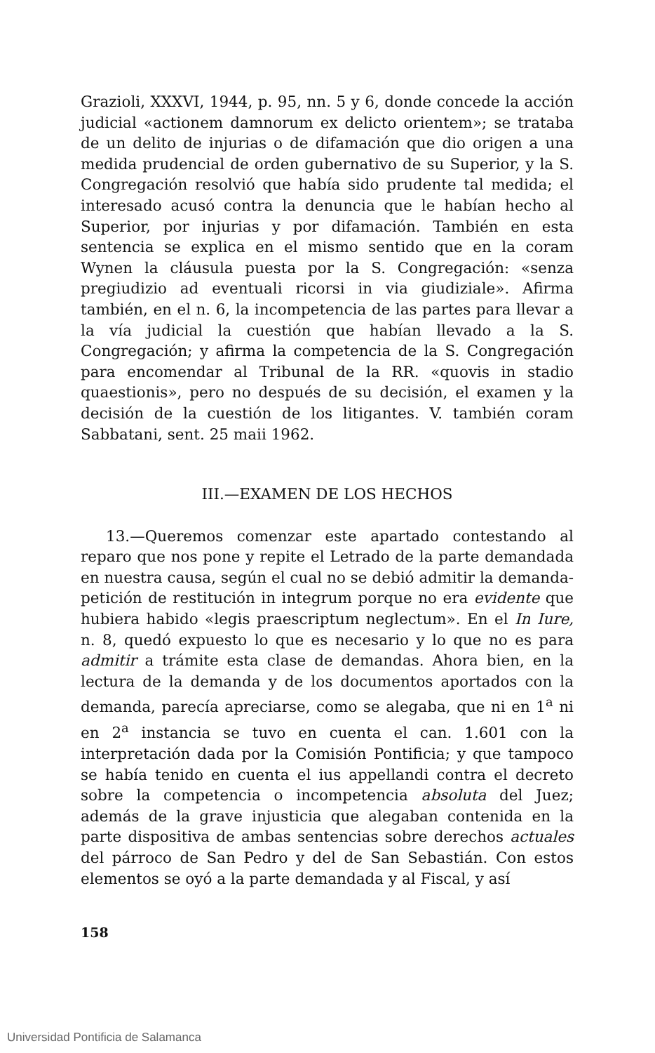Grazioli, XXXVI, 1944, p. 95, nn. 5 y 6, donde concede la acción judicial «actionem damnorum ex delicto orientem»; se trataba de un delito de injurias o de difamación que dio origen a una medida prudencial de orden gubernativo de su Superior, y la S. Congregación resolvió que había sido prudente tal medida; el interesado acusó contra la denuncia que le habían hecho al Superior, por injurias y por difamación. También en esta sentencia se explica en el mismo sentido que en la coram Wynen la cláusula puesta por la S. Congregación: «senza pregiudizio ad eventuali ricorsi in via giudiziale». Afirma también, en el n. 6, la incompetencia de las partes para llevar a la vía judicial la cuestión que habían llevado a la S. Congregación; y afirma la competencia de la S. Congregación para encomendar al Tribunal de la RR. «quovis in stadio quaestionis», pero no después de su decisión, el examen y la decisión de la cuestión de los litigantes. V. también coram Sabbatani, sent. 25 maii 1962.
III.—EXAMEN DE LOS HECHOS
13.—Queremos comenzar este apartado contestando al reparo que nos pone y repite el Letrado de la parte demandada en nuestra causa, según el cual no se debió admitir la demanda-petición de restitución in integrum porque no era evidente que hubiera habido «legis praescriptum neglectum». En el In Iure, n. 8, quedó expuesto lo que es necesario y lo que no es para admitir a trámite esta clase de demandas. Ahora bien, en la lectura de la demanda y de los documentos aportados con la demanda, parecía apreciarse, como se alegaba, que ni en 1<sup>a</sup> ni en 2<sup>a</sup> instancia se tuvo en cuenta el can. 1.601 con la interpretación dada por la Comisión Pontificia; y que tampoco se había tenido en cuenta el ius appellandi contra el decreto sobre la competencia o incompetencia absoluta del Juez; además de la grave injusticia que alegaban contenida en la parte dispositiva de ambas sentencias sobre derechos actuales del párroco de San Pedro y del de San Sebastián. Con estos elementos se oyó a la parte demandada y al Fiscal, y así
158
Universidad Pontificia de Salamanca